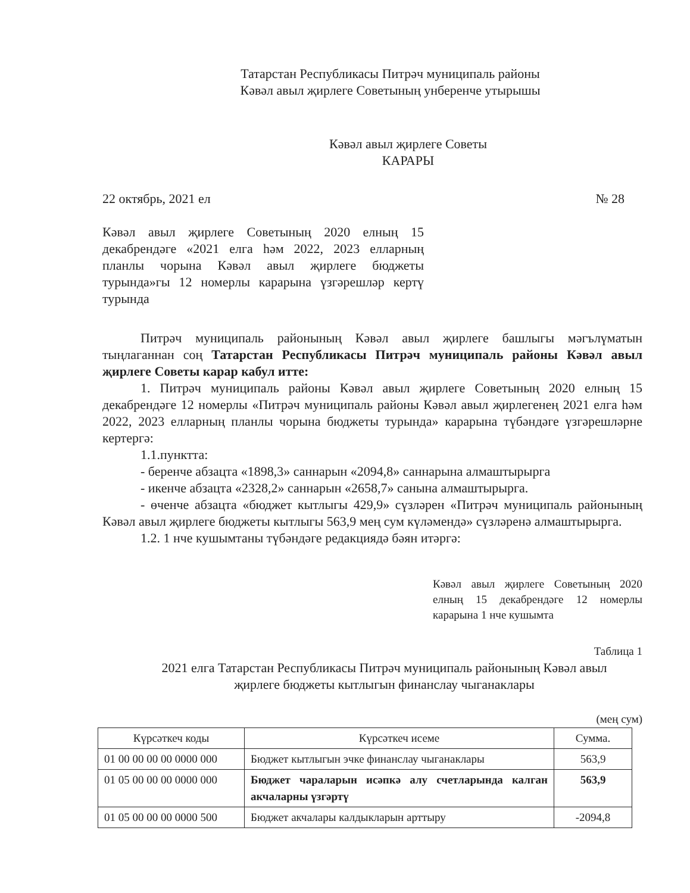Татарстан Республикасы Питрәч муниципаль районы
Кәвәл авыл җирлеге Советының унберенче утырышы
Кәвәл авыл җирлеге Советы
КАРАРЫ
22 октябрь, 2021 ел № 28
Кәвәл авыл җирлеге Советының 2020 елның 15 декабрендәге «2021 елга һәм 2022, 2023 елларның планлы чорына Кәвәл авыл җирлеге бюджеты турында»гы 12 номерлы карарына үзгәрешләр кертү турында
Питрәч муниципаль районының Кәвәл авыл җирлеге башлыгы мәгълүматын тыңлаганнан соң Татарстан Республикасы Питрәч муниципаль районы Кәвәл авыл җирлеге Советы карар кабул итте:
1. Питрәч муниципаль районы Кәвәл авыл җирлеге Советының 2020 елның 15 декабрендәге 12 номерлы «Питрәч муниципаль районы Кәвәл авыл җирлегенең 2021 елга һәм 2022, 2023 елларның планлы чорына бюджеты турында» карарына түбәндәге үзгәрешләрне кертергә:
1.1.пунктта:
- беренче абзацта «1898,3» саннарын «2094,8» саннарына алмаштырырга
- икенче абзацта «2328,2» саннарын «2658,7» санына алмаштырырга.
- өченче абзацта «бюджет кытлыгы 429,9» сүзләрен «Питрәч муниципаль районының Кәвәл авыл җирлеге бюджеты кытлыгы 563,9 мең сум күләмендә» сүзләренә алмаштырырга.
1.2. 1 нче кушымтаны түбәндәге редакциядә бәян итәргә:
Кәвәл авыл җирлеге Советының 2020 елның 15 декабрендәге 12 номерлы карарына 1 нче кушымта
Таблица 1
2021 елга Татарстан Республикасы Питрәч муниципаль районының Кәвәл авыл
җирлеге бюджеты кытлыгын финанслау чыганаклары
(мең сум)
| Күрсәткеч коды | Күрсәткеч исеме | Сумма. |
| --- | --- | --- |
| 01 00 00 00 00 0000 000 | Бюджет кытлыгын эчке финанслау чыганаклары | 563,9 |
| 01 05 00 00 00 0000 000 | Бюджет чараларын исәпкә алу счетларында калган акчаларны үзгәртү | 563,9 |
| 01 05 00 00 00 0000 500 | Бюджет акчалары калдыкларын арттыру | -2094,8 |